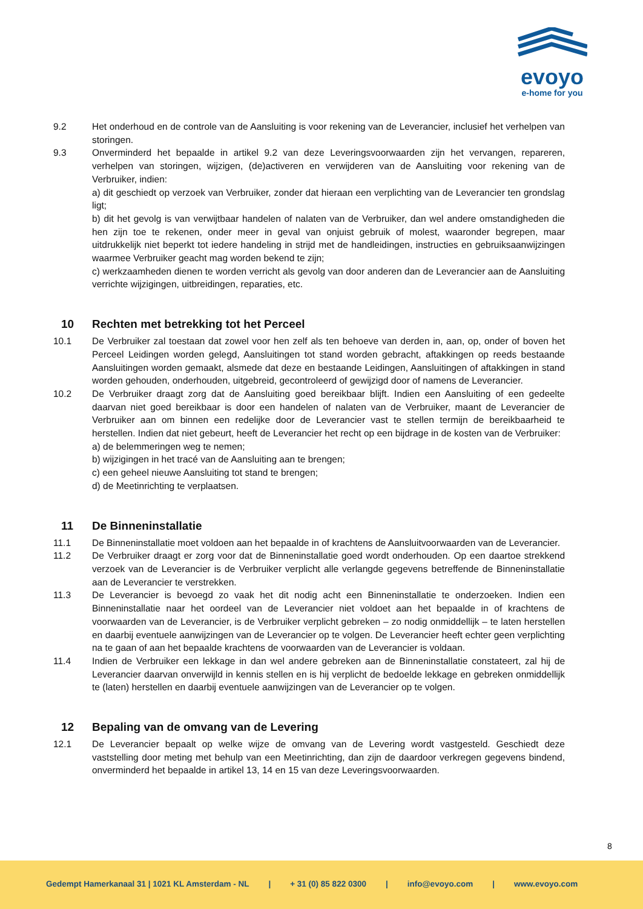evoyo
e-home for you
9.2 Het onderhoud en de controle van de Aansluiting is voor rekening van de Leverancier, inclusief het verhelpen van storingen.
9.3 Onverminderd het bepaalde in artikel 9.2 van deze Leveringsvoorwaarden zijn het vervangen, repareren, verhelpen van storingen, wijzigen, (de)activeren en verwijderen van de Aansluiting voor rekening van de Verbruiker, indien:
a) dit geschiedt op verzoek van Verbruiker, zonder dat hieraan een verplichting van de Leverancier ten grondslag ligt;
b) dit het gevolg is van verwijtbaar handelen of nalaten van de Verbruiker, dan wel andere omstandigheden die hen zijn toe te rekenen, onder meer in geval van onjuist gebruik of molest, waaronder begrepen, maar uitdrukkelijk niet beperkt tot iedere handeling in strijd met de handleidingen, instructies en gebruiksaanwijzingen waarmee Verbruiker geacht mag worden bekend te zijn;
c) werkzaamheden dienen te worden verricht als gevolg van door anderen dan de Leverancier aan de Aansluiting verrichte wijzigingen, uitbreidingen, reparaties, etc.
10 Rechten met betrekking tot het Perceel
10.1 De Verbruiker zal toestaan dat zowel voor hen zelf als ten behoeve van derden in, aan, op, onder of boven het Perceel Leidingen worden gelegd, Aansluitingen tot stand worden gebracht, aftakkingen op reeds bestaande Aansluitingen worden gemaakt, alsmede dat deze en bestaande Leidingen, Aansluitingen of aftakkingen in stand worden gehouden, onderhouden, uitgebreid, gecontroleerd of gewijzigd door of namens de Leverancier.
10.2 De Verbruiker draagt zorg dat de Aansluiting goed bereikbaar blijft. Indien een Aansluiting of een gedeelte daarvan niet goed bereikbaar is door een handelen of nalaten van de Verbruiker, maant de Leverancier de Verbruiker aan om binnen een redelijke door de Leverancier vast te stellen termijn de bereikbaarheid te herstellen. Indien dat niet gebeurt, heeft de Leverancier het recht op een bijdrage in de kosten van de Verbruiker:
a) de belemmeringen weg te nemen;
b) wijzigingen in het tracé van de Aansluiting aan te brengen;
c) een geheel nieuwe Aansluiting tot stand te brengen;
d) de Meetinrichting te verplaatsen.
11 De Binneninstallatie
11.1 De Binneninstallatie moet voldoen aan het bepaalde in of krachtens de Aansluitvoorwaarden van de Leverancier.
11.2 De Verbruiker draagt er zorg voor dat de Binneninstallatie goed wordt onderhouden. Op een daartoe strekkend verzoek van de Leverancier is de Verbruiker verplicht alle verlangde gegevens betreffende de Binneninstallatie aan de Leverancier te verstrekken.
11.3 De Leverancier is bevoegd zo vaak het dit nodig acht een Binneninstallatie te onderzoeken. Indien een Binneninstallatie naar het oordeel van de Leverancier niet voldoet aan het bepaalde in of krachtens de voorwaarden van de Leverancier, is de Verbruiker verplicht gebreken – zo nodig onmiddellijk – te laten herstellen en daarbij eventuele aanwijzingen van de Leverancier op te volgen. De Leverancier heeft echter geen verplichting na te gaan of aan het bepaalde krachtens de voorwaarden van de Leverancier is voldaan.
11.4 Indien de Verbruiker een lekkage in dan wel andere gebreken aan de Binneninstallatie constateert, zal hij de Leverancier daarvan onverwijld in kennis stellen en is hij verplicht de bedoelde lekkage en gebreken onmiddellijk te (laten) herstellen en daarbij eventuele aanwijzingen van de Leverancier op te volgen.
12 Bepaling van de omvang van de Levering
12.1 De Leverancier bepaalt op welke wijze de omvang van de Levering wordt vastgesteld. Geschiedt deze vaststelling door meting met behulp van een Meetinrichting, dan zijn de daardoor verkregen gegevens bindend, onverminderd het bepaalde in artikel 13, 14 en 15 van deze Leveringsvoorwaarden.
8
Gedempt Hamerkanaal 31 | 1021 KL Amsterdam - NL | + 31 (0) 85 822 0300 | info@evoyo.com | www.evoyo.com